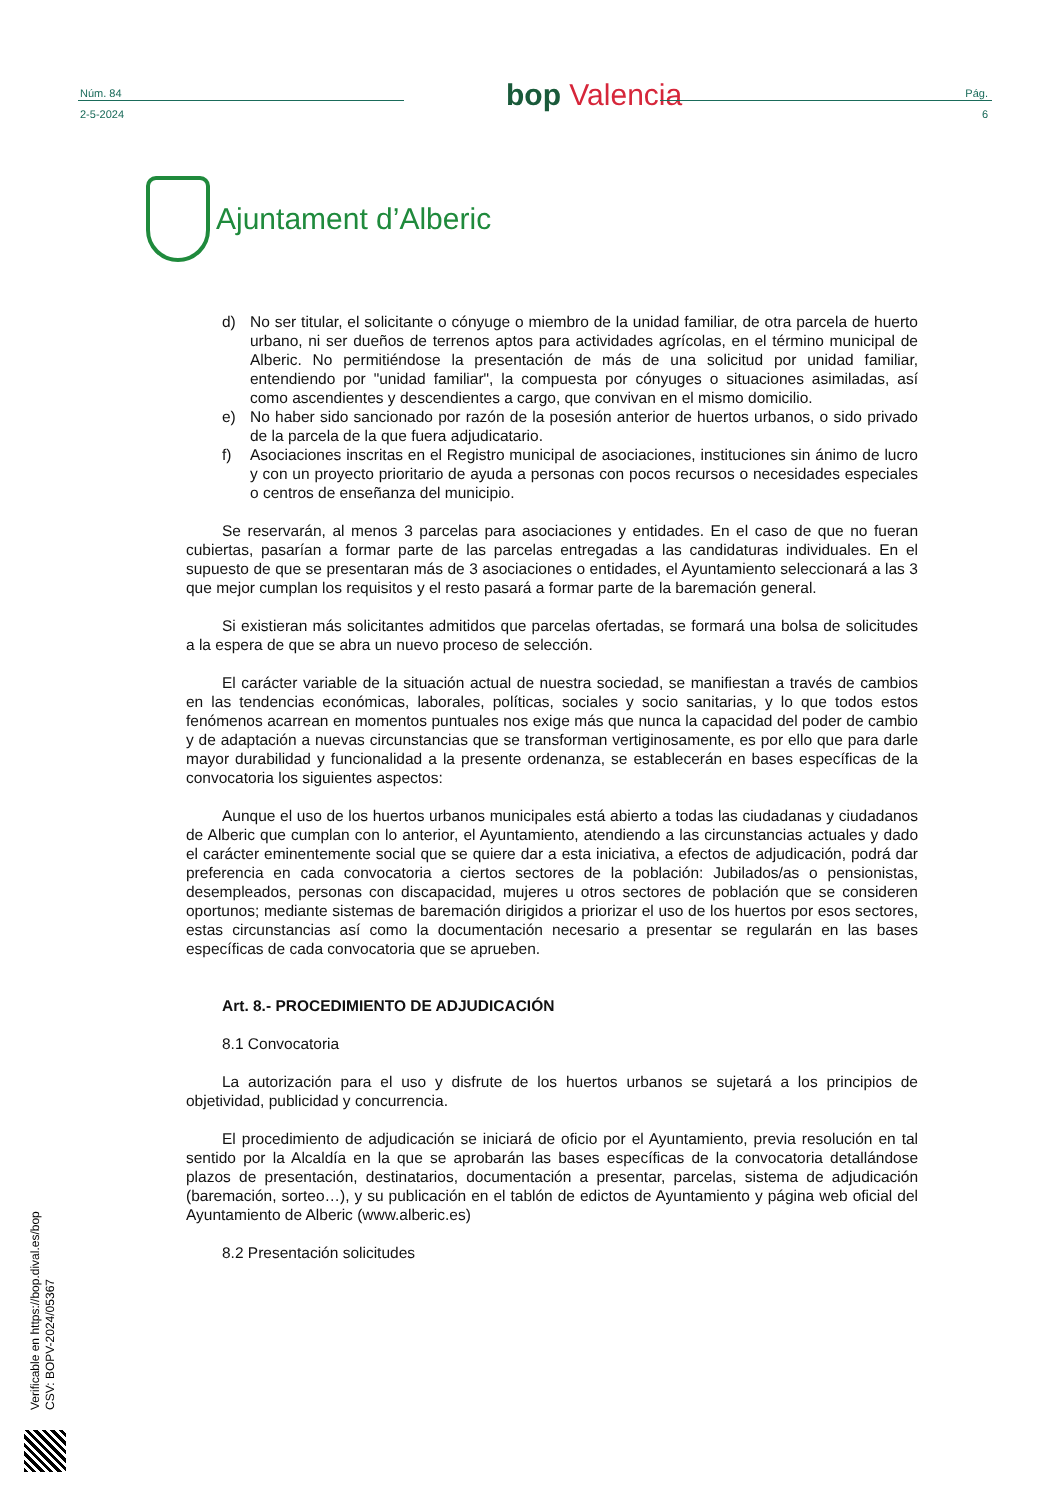Núm. 84
2-5-2024
bop Valencia
Pág.
6
Ajuntament d’Alberic
d) No ser titular, el solicitante o cónyuge o miembro de la unidad familiar, de otra parcela de huerto urbano, ni ser dueños de terrenos aptos para actividades agrícolas, en el término municipal de Alberic. No permitiéndose la presentación de más de una solicitud por unidad familiar, entendiendo por "unidad familiar", la compuesta por cónyuges o situaciones asimiladas, así como ascendientes y descendientes a cargo, que convivan en el mismo domicilio.
e) No haber sido sancionado por razón de la posesión anterior de huertos urbanos, o sido privado de la parcela de la que fuera adjudicatario.
f) Asociaciones inscritas en el Registro municipal de asociaciones, instituciones sin ánimo de lucro y con un proyecto prioritario de ayuda a personas con pocos recursos o necesidades especiales o centros de enseñanza del municipio.
Se reservarán, al menos 3 parcelas para asociaciones y entidades. En el caso de que no fueran cubiertas, pasarían a formar parte de las parcelas entregadas a las candidaturas individuales. En el supuesto de que se presentaran más de 3 asociaciones o entidades, el Ayuntamiento seleccionará a las 3 que mejor cumplan los requisitos y el resto pasará a formar parte de la baremación general.
Si existieran más solicitantes admitidos que parcelas ofertadas, se formará una bolsa de solicitudes a la espera de que se abra un nuevo proceso de selección.
El carácter variable de la situación actual de nuestra sociedad, se manifiestan a través de cambios en las tendencias económicas, laborales, políticas, sociales y socio sanitarias, y lo que todos estos fenómenos acarrean en momentos puntuales nos exige más que nunca la capacidad del poder de cambio y de adaptación a nuevas circunstancias que se transforman vertiginosamente, es por ello que para darle mayor durabilidad y funcionalidad a la presente ordenanza, se establecerán en bases específicas de la convocatoria los siguientes aspectos:
Aunque el uso de los huertos urbanos municipales está abierto a todas las ciudadanas y ciudadanos de Alberic que cumplan con lo anterior, el Ayuntamiento, atendiendo a las circunstancias actuales y dado el carácter eminentemente social que se quiere dar a esta iniciativa, a efectos de adjudicación, podrá dar preferencia en cada convocatoria a ciertos sectores de la población: Jubilados/as o pensionistas, desempleados, personas con discapacidad, mujeres u otros sectores de población que se consideren oportunos; mediante sistemas de baremación dirigidos a priorizar el uso de los huertos por esos sectores, estas circunstancias así como la documentación necesario a presentar se regularán en las bases específicas de cada convocatoria que se aprueben.
Art. 8.- PROCEDIMIENTO DE ADJUDICACIÓN
8.1 Convocatoria
La autorización para el uso y disfrute de los huertos urbanos se sujetará a los principios de objetividad, publicidad y concurrencia.
El procedimiento de adjudicación se iniciará de oficio por el Ayuntamiento, previa resolución en tal sentido por la Alcaldía en la que se aprobarán las bases específicas de la convocatoria detallándose plazos de presentación, destinatarios, documentación a presentar, parcelas, sistema de adjudicación (baremación, sorteo…), y su publicación en el tablón de edictos de Ayuntamiento y página web oficial del Ayuntamiento de Alberic (www.alberic.es)
8.2 Presentación solicitudes
Verificable en https://bop.dival.es/bop
CSV: BOPV-2024/05367